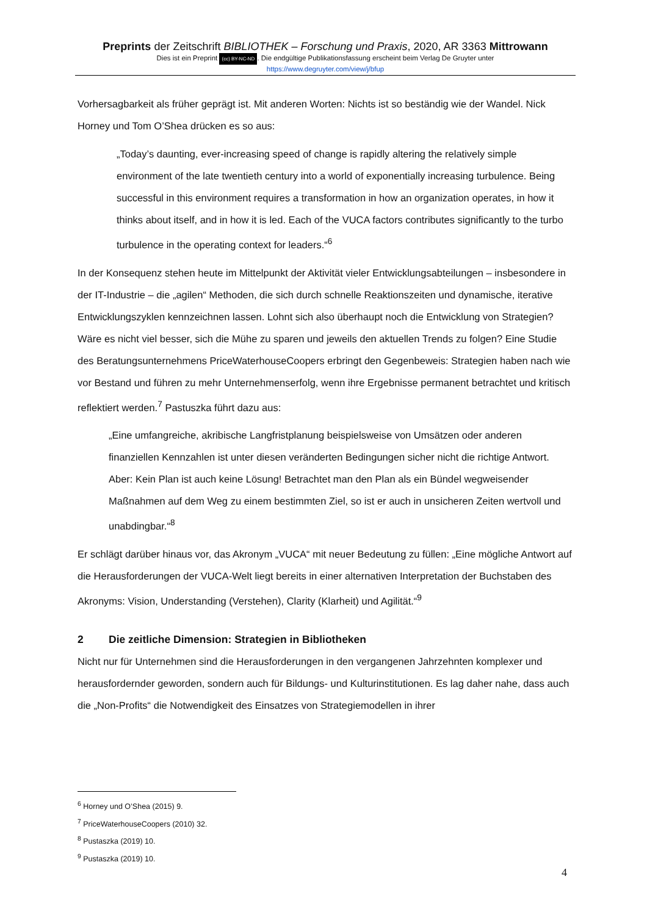Preprints der Zeitschrift BIBLIOTHEK – Forschung und Praxis, 2020, AR 3363 Mittrowann
Dies ist ein Preprint (cc) BY-NC-ND. Die endgültige Publikationsfassung erscheint beim Verlag De Gruyter unter
https://www.degruyter.com/view/j/bfup
Vorhersagbarkeit als früher geprägt ist. Mit anderen Worten: Nichts ist so beständig wie der Wandel. Nick Horney und Tom O’Shea drücken es so aus:
„Today’s daunting, ever-increasing speed of change is rapidly altering the relatively simple environment of the late twentieth century into a world of exponentially increasing turbulence. Being successful in this environment requires a transformation in how an organization operates, in how it thinks about itself, and in how it is led. Each of the VUCA factors contributes significantly to the turbo turbulence in the operating context for leaders.“<sup>6</sup>
In der Konsequenz stehen heute im Mittelpunkt der Aktivität vieler Entwicklungsabteilungen – insbesondere in der IT-Industrie – die „agilen“ Methoden, die sich durch schnelle Reaktionszeiten und dynamische, iterative Entwicklungszyklen kennzeichnen lassen. Lohnt sich also überhaupt noch die Entwicklung von Strategien? Wäre es nicht viel besser, sich die Mühe zu sparen und jeweils den aktuellen Trends zu folgen? Eine Studie des Beratungsunternehmens PriceWaterhouseCoopers erbringt den Gegenbeweis: Strategien haben nach wie vor Bestand und führen zu mehr Unternehmenserfolg, wenn ihre Ergebnisse permanent betrachtet und kritisch reflektiert werden.<sup>7</sup> Pastuszka führt dazu aus:
„Eine umfangreiche, akribische Langfristplanung beispielsweise von Umsätzen oder anderen finanziellen Kennzahlen ist unter diesen veränderten Bedingungen sicher nicht die richtige Antwort. Aber: Kein Plan ist auch keine Lösung! Betrachtet man den Plan als ein Bündel wegweisender Maßnahmen auf dem Weg zu einem bestimmten Ziel, so ist er auch in unsicheren Zeiten wertvoll und unabdingbar.“<sup>8</sup>
Er schlägt darüber hinaus vor, das Akronym „VUCA“ mit neuer Bedeutung zu füllen: „Eine mögliche Antwort auf die Herausforderungen der VUCA-Welt liegt bereits in einer alternativen Interpretation der Buchstaben des Akronyms: Vision, Understanding (Verstehen), Clarity (Klarheit) und Agilität.“<sup>9</sup>
2 Die zeitliche Dimension: Strategien in Bibliotheken
Nicht nur für Unternehmen sind die Herausforderungen in den vergangenen Jahrzehnten komplexer und herausfordernder geworden, sondern auch für Bildungs- und Kulturinstitutionen. Es lag daher nahe, dass auch die „Non-Profits“ die Notwendigkeit des Einsatzes von Strategiemodellen in ihrer
<sup>6</sup> Horney und O’Shea (2015) 9.
<sup>7</sup> PriceWaterhouseCoopers (2010) 32.
<sup>8</sup> Pustaszka (2019) 10.
<sup>9</sup> Pustaszka (2019) 10.
4